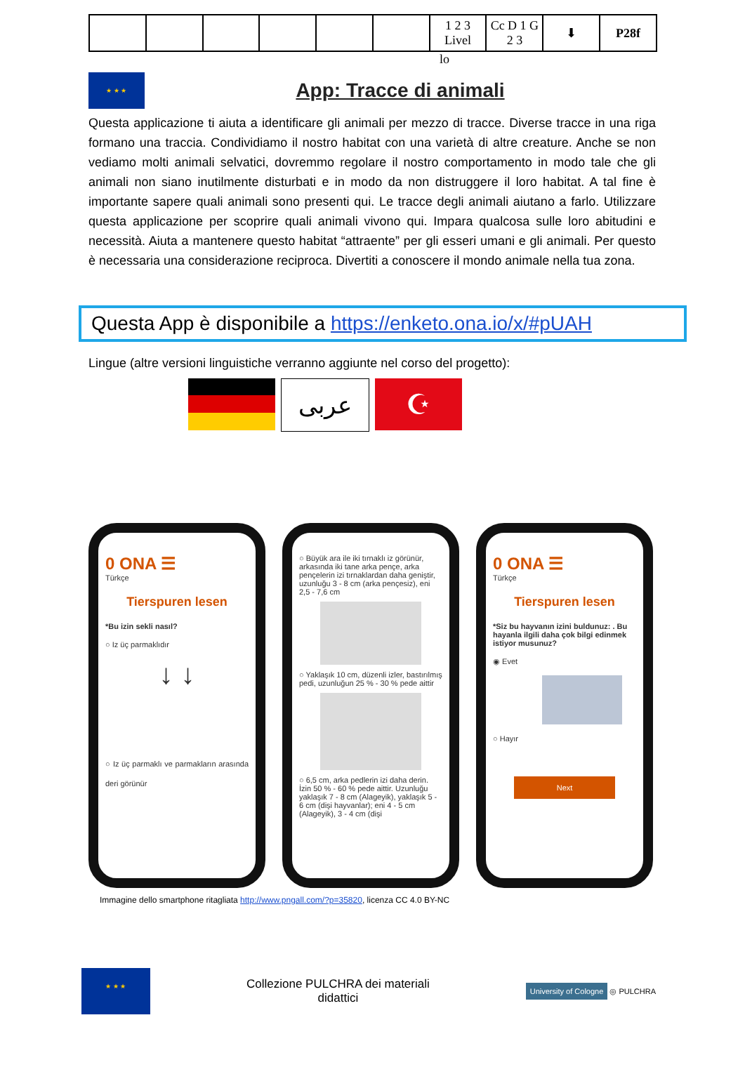| | | | | | | 1 2 3 Livel | Cc D 1 G 2 3 | ⬇ | P28f |
lo
★ ★ ★
App: Tracce di animali
Questa applicazione ti aiuta a identificare gli animali per mezzo di tracce. Diverse tracce in una riga formano una traccia. Condividiamo il nostro habitat con una varietà di altre creature. Anche se non vediamo molti animali selvatici, dovremmo regolare il nostro comportamento in modo tale che gli animali non siano inutilmente disturbati e in modo da non distruggere il loro habitat. A tal fine è importante sapere quali animali sono presenti qui. Le tracce degli animali aiutano a farlo. Utilizzare questa applicazione per scoprire quali animali vivono qui. Impara qualcosa sulle loro abitudini e necessità. Aiuta a mantenere questo habitat “attraente” per gli esseri umani e gli animali. Per questo è necessaria una considerazione reciproca. Divertiti a conoscere il mondo animale nella tua zona.
Questa App è disponibile a https://enketo.ona.io/x/#pUAH
Lingue (altre versioni linguistiche verranno aggiunte nel corso del progetto):
عربى
☪
0 ONA ☰
Türkçe
Tierspuren lesen
*Bu izin sekli nasıl?
○ Iz üç parmaklıdır
↓ ↓
○ Iz üç parmaklı ve parmakların arasında deri görünür
○ Büyük ara ile iki tırnaklı iz görünür, arkasında iki tane arka pençe, arka pençelerin izi tırnaklardan daha geniştir, uzunluğu 3 - 8 cm (arka pençesiz), eni 2,5 - 7,6 cm
○ Yaklaşık 10 cm, düzenli izler, bastırılmış pedi, uzunluğun 25 % - 30 % pede aittir
○ 6,5 cm, arka pedlerin izi daha derin. İzin 50 % - 60 % pede aittir. Uzunluğu yaklaşık 7 - 8 cm (Alageyik), yaklaşık 5 - 6 cm (dişi hayvanlar); eni 4 - 5 cm (Alageyik), 3 - 4 cm (dişi
0 ONA ☰
Türkçe
Tierspuren lesen
*Siz bu hayvanın izini buldunuz: . Bu hayanla ilgili daha çok bilgi edinmek istiyor musunuz?
◉ Evet
○ Hayır
Next
Immagine dello smartphone ritagliata http://www.pngall.com/?p=35820, licenza CC 4.0 BY-NC
★ ★ ★
Collezione PULCHRA dei materiali
didattici
University of Cologne ◎ PULCHRA